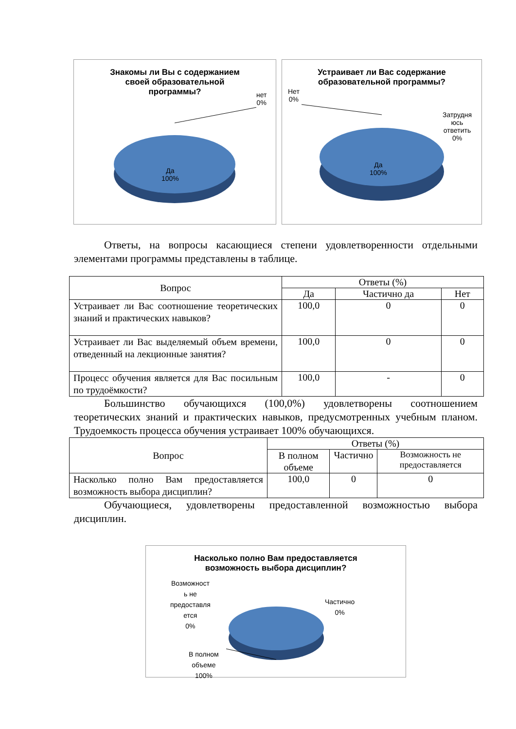Знакомы ли Вы с содержанием
своей образовательной
программы?
нет
0%
Да
100%
Устраивает ли Вас содержание
образовательной программы?
Нет
0%
Затрудня
юсь
ответить
0%
Да
100%
Ответы, на вопросы касающиеся степени удовлетворенности отдельными элементами программы представлены в таблице.
| Вопрос | Ответы (%) | | |
| --- | --- | --- | --- |
| | Да | Частично да | Нет |
| Устраивает ли Вас соотношение теоретических знаний и практических навыков? | 100,0 | 0 | 0 |
| Устраивает ли Вас выделяемый объем времени, отведенный на лекционные занятия? | 100,0 | 0 | 0 |
| Процесс обучения является для Вас посильным по трудоёмкости? | 100,0 | - | 0 |
Большинство обучающихся (100,0%) удовлетворены соотношением теоретических знаний и практических навыков, предусмотренных учебным планом. Трудоемкость процесса обучения устраивает 100% обучающихся.
| Вопрос | Ответы (%) | | |
| --- | --- | --- | --- |
| | В полном объеме | Частично | Возможность не предоставляется |
| Насколько полно Вам предоставляется возможность выбора дисциплин? | 100,0 | 0 | 0 |
Обучающиеся, удовлетворены предоставленной возможностью выбора дисциплин.
Насколько полно Вам предоставляется
возможность выбора дисциплин?
Возможност
ь не
предоставля
ется
0%
Частично
0%
В полном
объеме
100%